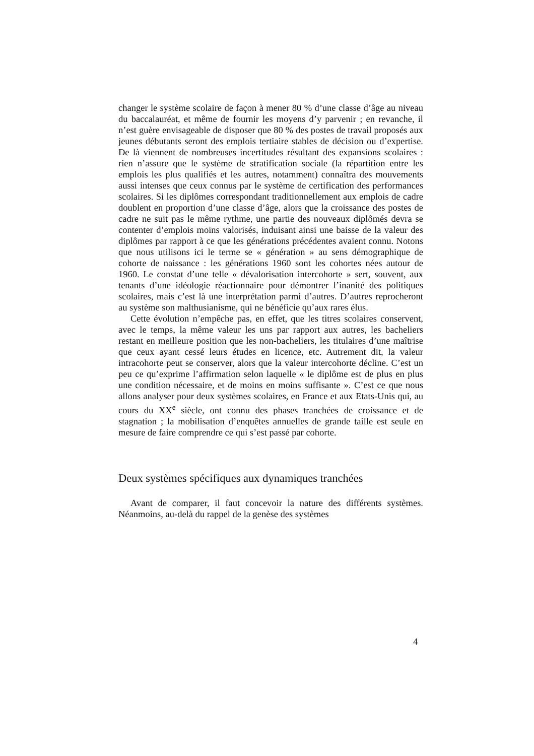changer le système scolaire de façon à mener 80 % d’une classe d’âge au niveau du baccalauréat, et même de fournir les moyens d’y parvenir ; en revanche, il n’est guère envisageable de disposer que 80 % des postes de travail proposés aux jeunes débutants seront des emplois tertiaire stables de décision ou d’expertise. De là viennent de nombreuses incertitudes résultant des expansions scolaires : rien n’assure que le système de stratification sociale (la répartition entre les emplois les plus qualifiés et les autres, notamment) connaîtra des mouvements aussi intenses que ceux connus par le système de certification des performances scolaires. Si les diplômes correspondant traditionnellement aux emplois de cadre doublent en proportion d’une classe d’âge, alors que la croissance des postes de cadre ne suit pas le même rythme, une partie des nouveaux diplômés devra se contenter d’emplois moins valorisés, induisant ainsi une baisse de la valeur des diplômes par rapport à ce que les générations précédentes avaient connu. Notons que nous utilisons ici le terme se « génération » au sens démographique de cohorte de naissance : les générations 1960 sont les cohortes nées autour de 1960. Le constat d’une telle « dévalorisation intercohorte » sert, souvent, aux tenants d’une idéologie réactionnaire pour démontrer l’inanité des politiques scolaires, mais c’est là une interprétation parmi d’autres. D’autres reprocheront au système son malthusianisme, qui ne bénéficie qu’aux rares élus.
Cette évolution n’empêche pas, en effet, que les titres scolaires conservent, avec le temps, la même valeur les uns par rapport aux autres, les bacheliers restant en meilleure position que les non-bacheliers, les titulaires d’une maîtrise que ceux ayant cessé leurs études en licence, etc. Autrement dit, la valeur intracohorte peut se conserver, alors que la valeur intercohorte décline. C’est un peu ce qu’exprime l’affirmation selon laquelle « le diplôme est de plus en plus une condition nécessaire, et de moins en moins suffisante ». C’est ce que nous allons analyser pour deux systèmes scolaires, en France et aux Etats-Unis qui, au cours du XX<sup>e</sup> siècle, ont connu des phases tranchées de croissance et de stagnation ; la mobilisation d’enquêtes annuelles de grande taille est seule en mesure de faire comprendre ce qui s’est passé par cohorte.
Deux systèmes spécifiques aux dynamiques tranchées
Avant de comparer, il faut concevoir la nature des différents systèmes. Néanmoins, au-delà du rappel de la genèse des systèmes
4